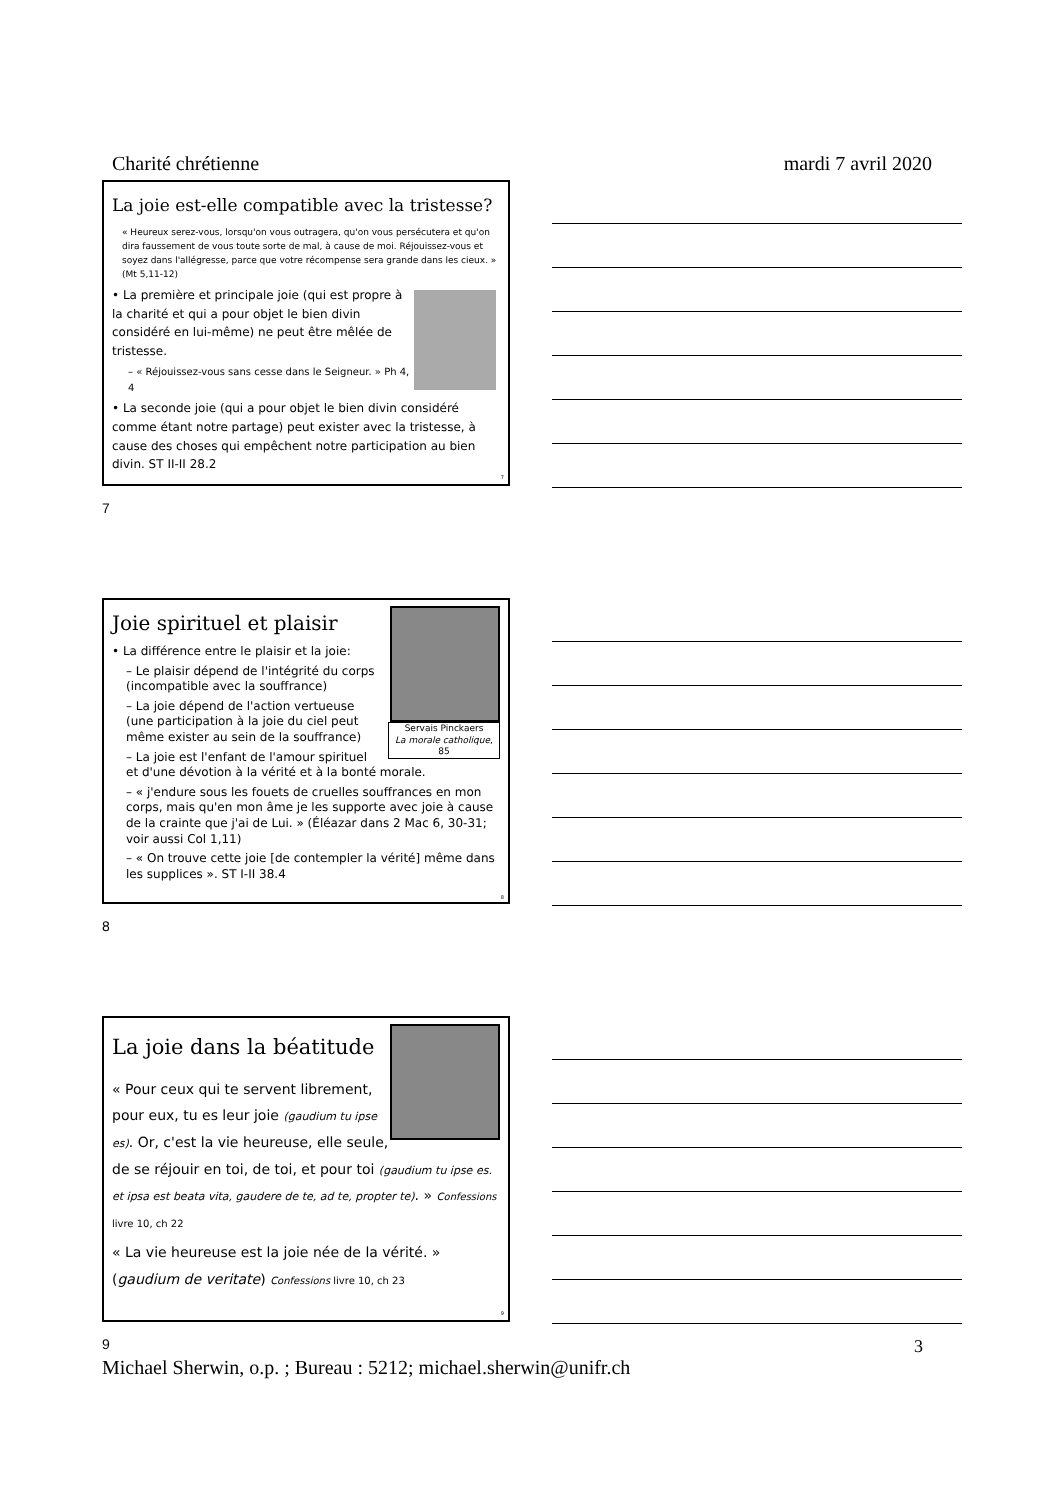Charité chrétienne mardi 7 avril 2020
La joie est-elle compatible avec la tristesse?
« Heureux serez-vous, lorsqu'on vous outragera, qu'on vous persécutera et qu'on dira faussement de vous toute sorte de mal, à cause de moi. Réjouissez-vous et soyez dans l'allégresse, parce que votre récompense sera grande dans les cieux. » (Mt 5,11-12)
• La première et principale joie (qui est propre à la charité et qui a pour objet le bien divin considéré en lui-même) ne peut être mêlée de tristesse.
– « Réjouissez-vous sans cesse dans le Seigneur. » Ph 4, 4
• La seconde joie (qui a pour objet le bien divin considéré comme étant notre partage) peut exister avec la tristesse, à cause des choses qui empêchent notre participation au bien divin. ST II-II 28.2
7
7
Servais Pinckaers
La morale catholique, 85
Joie spirituel et plaisir
• La différence entre le plaisir et la joie:
– Le plaisir dépend de l'intégrité du corps (incompatible avec la souffrance)
– La joie dépend de l'action vertueuse (une participation à la joie du ciel peut même exister au sein de la souffrance)
– La joie est l'enfant de l'amour spirituel et d'une dévotion à la vérité et à la bonté morale.
– « j'endure sous les fouets de cruelles souffrances en mon corps, mais qu'en mon âme je les supporte avec joie à cause de la crainte que j'ai de Lui. » (Éléazar dans 2 Mac 6, 30-31; voir aussi Col 1,11)
– « On trouve cette joie [de contempler la vérité] même dans les supplices ». ST I-II 38.4
8
8
La joie dans la béatitude
« Pour ceux qui te servent librement, pour eux, tu es leur joie (gaudium tu ipse es). Or, c'est la vie heureuse, elle seule, de se réjouir en toi, de toi, et pour toi (gaudium tu ipse es. et ipsa est beata vita, gaudere de te, ad te, propter te). » Confessions livre 10, ch 22
« La vie heureuse est la joie née de la vérité. » (gaudium de veritate) Confessions livre 10, ch 23
9
9 3
Michael Sherwin, o.p. ; Bureau : 5212; michael.sherwin@unifr.ch